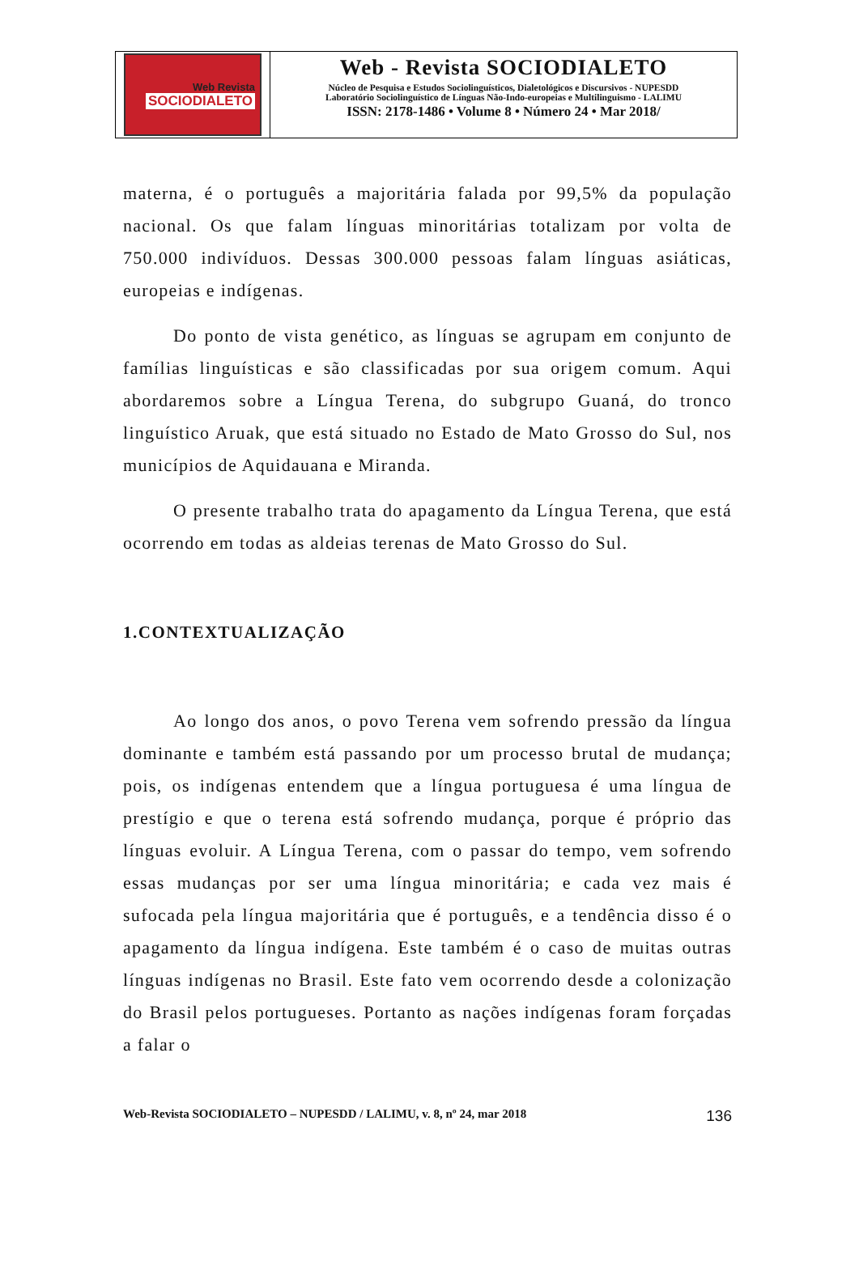Web Revista
SOCIODIALETO
Web - Revista SOCIODIALETO
Núcleo de Pesquisa e Estudos Sociolinguísticos, Dialetológicos e Discursivos - NUPESDD
Laboratório Sociolinguístico de Línguas Não-Indo-europeias e Multilinguismo - LALIMU
ISSN: 2178-1486 • Volume 8 • Número 24 • Mar 2018/
materna, é o português a majoritária falada por 99,5% da população nacional. Os que falam línguas minoritárias totalizam por volta de 750.000 indivíduos. Dessas 300.000 pessoas falam línguas asiáticas, europeias e indígenas.
Do ponto de vista genético, as línguas se agrupam em conjunto de famílias linguísticas e são classificadas por sua origem comum. Aqui abordaremos sobre a Língua Terena, do subgrupo Guaná, do tronco linguístico Aruak, que está situado no Estado de Mato Grosso do Sul, nos municípios de Aquidauana e Miranda.
O presente trabalho trata do apagamento da Língua Terena, que está ocorrendo em todas as aldeias terenas de Mato Grosso do Sul.
1.CONTEXTUALIZAÇÃO
Ao longo dos anos, o povo Terena vem sofrendo pressão da língua dominante e também está passando por um processo brutal de mudança; pois, os indígenas entendem que a língua portuguesa é uma língua de prestígio e que o terena está sofrendo mudança, porque é próprio das línguas evoluir. A Língua Terena, com o passar do tempo, vem sofrendo essas mudanças por ser uma língua minoritária; e cada vez mais é sufocada pela língua majoritária que é português, e a tendência disso é o apagamento da língua indígena. Este também é o caso de muitas outras línguas indígenas no Brasil. Este fato vem ocorrendo desde a colonização do Brasil pelos portugueses. Portanto as nações indígenas foram forçadas a falar o
Web-Revista SOCIODIALETO – NUPESDD / LALIMU, v. 8, nº 24, mar 2018 136